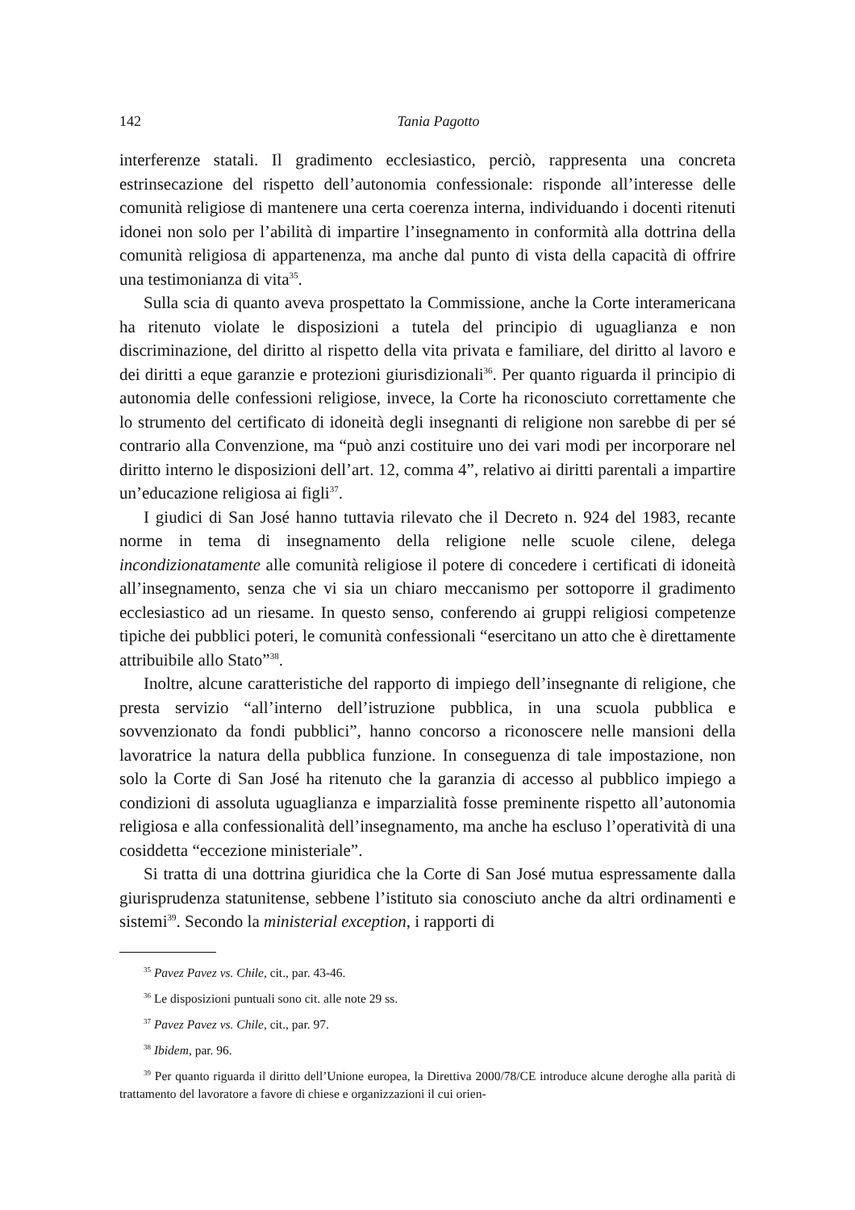142
Tania Pagotto
interferenze statali. Il gradimento ecclesiastico, perciò, rappresenta una concreta estrinsecazione del rispetto dell’autonomia confessionale: risponde all’interesse delle comunità religiose di mantenere una certa coerenza interna, individuando i docenti ritenuti idonei non solo per l’abilità di impartire l’insegnamento in conformità alla dottrina della comunità religiosa di appartenenza, ma anche dal punto di vista della capacità di offrire una testimonianza di vita<sup>35</sup>.
Sulla scia di quanto aveva prospettato la Commissione, anche la Corte interamericana ha ritenuto violate le disposizioni a tutela del principio di uguaglianza e non discriminazione, del diritto al rispetto della vita privata e familiare, del diritto al lavoro e dei diritti a eque garanzie e protezioni giurisdizionali<sup>36</sup>. Per quanto riguarda il principio di autonomia delle confessioni religiose, invece, la Corte ha riconosciuto correttamente che lo strumento del certificato di idoneità degli insegnanti di religione non sarebbe di per sé contrario alla Convenzione, ma “può anzi costituire uno dei vari modi per incorporare nel diritto interno le disposizioni dell’art. 12, comma 4”, relativo ai diritti parentali a impartire un’educazione religiosa ai figli<sup>37</sup>.
I giudici di San José hanno tuttavia rilevato che il Decreto n. 924 del 1983, recante norme in tema di insegnamento della religione nelle scuole cilene, delega incondizionatamente alle comunità religiose il potere di concedere i certificati di idoneità all’insegnamento, senza che vi sia un chiaro meccanismo per sottoporre il gradimento ecclesiastico ad un riesame. In questo senso, conferendo ai gruppi religiosi competenze tipiche dei pubblici poteri, le comunità confessionali “esercitano un atto che è direttamente attribuibile allo Stato”<sup>38</sup>.
Inoltre, alcune caratteristiche del rapporto di impiego dell’insegnante di religione, che presta servizio “all’interno dell’istruzione pubblica, in una scuola pubblica e sovvenzionato da fondi pubblici”, hanno concorso a riconoscere nelle mansioni della lavoratrice la natura della pubblica funzione. In conseguenza di tale impostazione, non solo la Corte di San José ha ritenuto che la garanzia di accesso al pubblico impiego a condizioni di assoluta uguaglianza e imparzialità fosse preminente rispetto all’autonomia religiosa e alla confessionalità dell’insegnamento, ma anche ha escluso l’operatività di una cosiddetta “eccezione ministeriale”.
Si tratta di una dottrina giuridica che la Corte di San José mutua espressamente dalla giurisprudenza statunitense, sebbene l’istituto sia conosciuto anche da altri ordinamenti e sistemi<sup>39</sup>. Secondo la ministerial exception, i rapporti di
<sup>35</sup> Pavez Pavez vs. Chile, cit., par. 43-46.
<sup>36</sup> Le disposizioni puntuali sono cit. alle note 29 ss.
<sup>37</sup> Pavez Pavez vs. Chile, cit., par. 97.
<sup>38</sup> Ibidem, par. 96.
<sup>39</sup> Per quanto riguarda il diritto dell’Unione europea, la Direttiva 2000/78/CE introduce alcune deroghe alla parità di trattamento del lavoratore a favore di chiese e organizzazioni il cui orien-